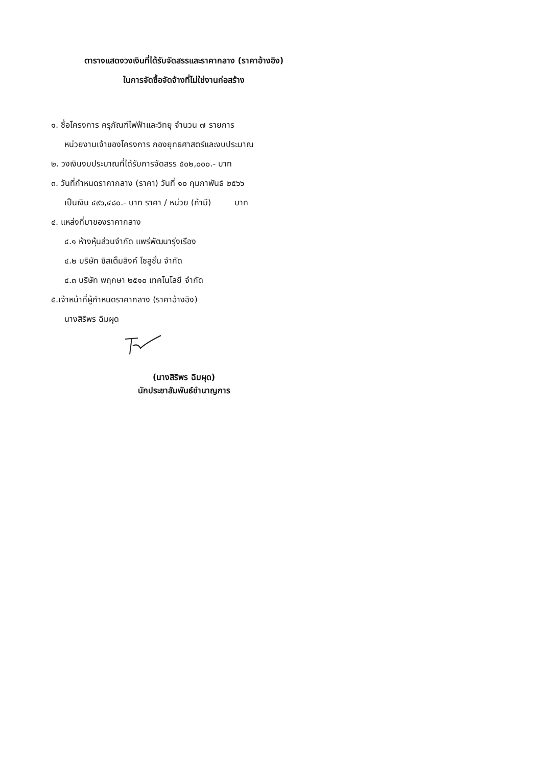ตารางแสดงวงเงินที่ได้รับจัดสรรและราคากลาง (ราคาอ้างอิง)
ในการจัดซื้อจัดจ้างที่ไม่ใช่งานก่อสร้าง
๑. ชื่อโครงการ ครุภัณฑ์ไฟฟ้าและวิทยุ จำนวน ๗ รายการ
หน่วยงานเจ้าของโครงการ กองยุทธศาสตร์และงบประมาณ
๒. วงเงินงบประมาณที่ได้รับการจัดสรร ๕๐๒,๐๐๐.- บาท
๓. วันที่กำหนดราคากลาง (ราคา) วันที่ ๑๐ กุมภาพันธ์ ๒๕๖๖
เป็นเงิน ๔๙๖,๔๘๐.- บาท ราคา / หน่วย (ถ้ามี) บาท
๔. แหล่งที่มาของราคากลาง
๔.๑ ห้างหุ้นส่วนจำกัด แพร่พัฒนารุ่งเรือง
๔.๒ บริษัท ซิสเต็มลิงค์ โซลูชั่น จำกัด
๔.๓ บริษัท พฤกษา ๒๕๑๐ เทคโนโลยี จำกัด
๕.เจ้าหน้าที่ผู้กำหนดราคากลาง (ราคาอ้างอิง)
นางสิริพร ฉิมผุด
(นางสิริพร ฉิมผุด)
นักประชาสัมพันธ์ชำนาญการ